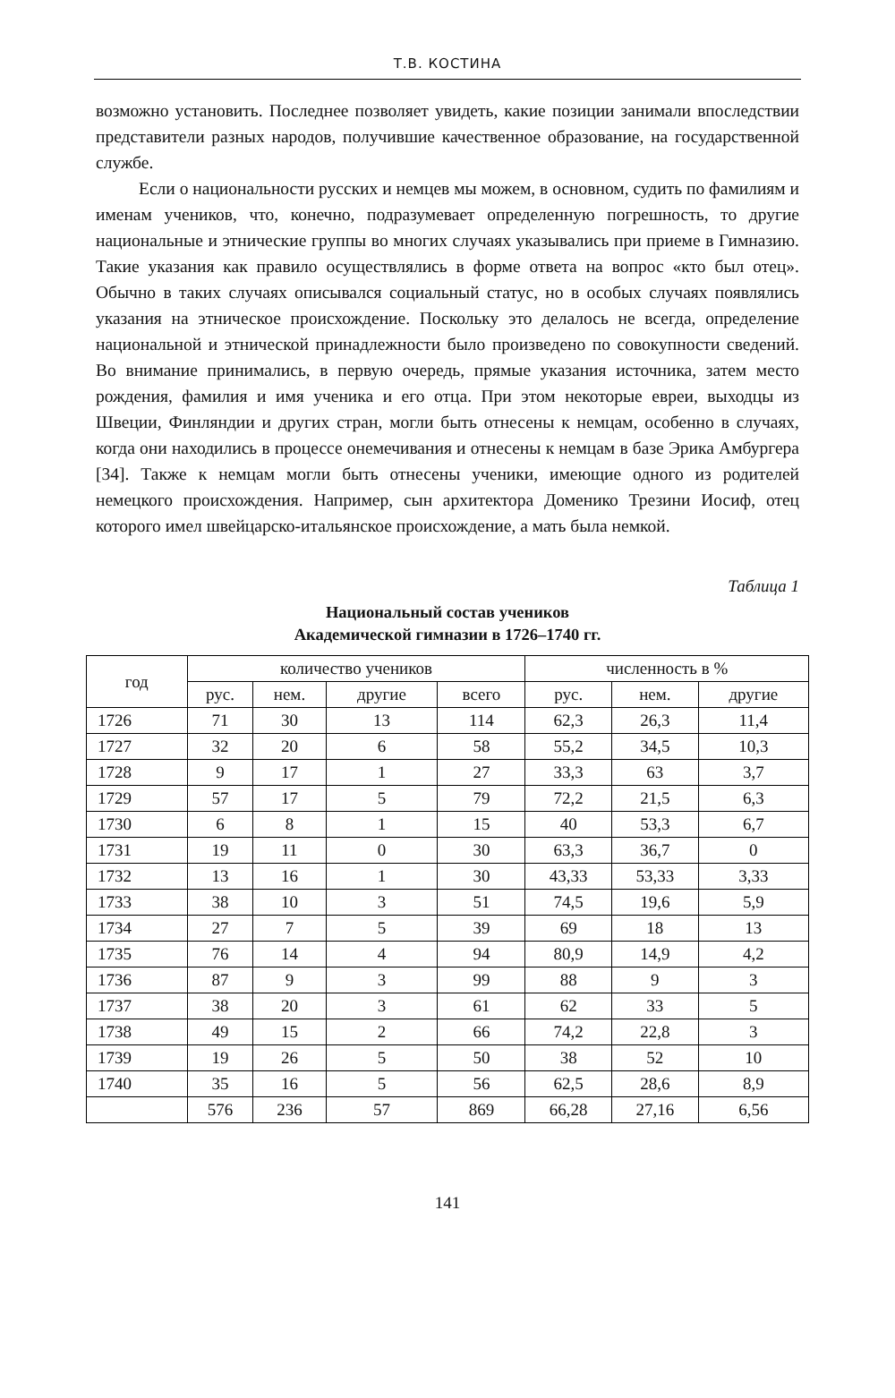Т.В. КОСТИНА
возможно установить. Последнее позволяет увидеть, какие позиции занимали впоследствии представители разных народов, получившие качественное образование, на государственной службе.
Если о национальности русских и немцев мы можем, в основном, судить по фамилиям и именам учеников, что, конечно, подразумевает определенную погрешность, то другие национальные и этнические группы во многих случаях указывались при приеме в Гимназию. Такие указания как правило осуществлялись в форме ответа на вопрос «кто был отец». Обычно в таких случаях описывался социальный статус, но в особых случаях появлялись указания на этническое происхождение. Поскольку это делалось не всегда, определение национальной и этнической принадлежности было произведено по совокупности сведений. Во внимание принимались, в первую очередь, прямые указания источника, затем место рождения, фамилия и имя ученика и его отца. При этом некоторые евреи, выходцы из Швеции, Финляндии и других стран, могли быть отнесены к немцам, особенно в случаях, когда они находились в процессе онемечивания и отнесены к немцам в базе Эрика Амбургера [34]. Также к немцам могли быть отнесены ученики, имеющие одного из родителей немецкого происхождения. Например, сын архитектора Доменико Трезини Иосиф, отец которого имел швейцарско-итальянское происхождение, а мать была немкой.
Таблица 1
Национальный состав учеников
Академической гимназии в 1726–1740 гг.
| год | количество учеников | | | | численность в % | | |
| --- | --- | --- | --- | --- | --- | --- | --- |
| | рус. | нем. | другие | всего | рус. | нем. | другие |
| 1726 | 71 | 30 | 13 | 114 | 62,3 | 26,3 | 11,4 |
| 1727 | 32 | 20 | 6 | 58 | 55,2 | 34,5 | 10,3 |
| 1728 | 9 | 17 | 1 | 27 | 33,3 | 63 | 3,7 |
| 1729 | 57 | 17 | 5 | 79 | 72,2 | 21,5 | 6,3 |
| 1730 | 6 | 8 | 1 | 15 | 40 | 53,3 | 6,7 |
| 1731 | 19 | 11 | 0 | 30 | 63,3 | 36,7 | 0 |
| 1732 | 13 | 16 | 1 | 30 | 43,33 | 53,33 | 3,33 |
| 1733 | 38 | 10 | 3 | 51 | 74,5 | 19,6 | 5,9 |
| 1734 | 27 | 7 | 5 | 39 | 69 | 18 | 13 |
| 1735 | 76 | 14 | 4 | 94 | 80,9 | 14,9 | 4,2 |
| 1736 | 87 | 9 | 3 | 99 | 88 | 9 | 3 |
| 1737 | 38 | 20 | 3 | 61 | 62 | 33 | 5 |
| 1738 | 49 | 15 | 2 | 66 | 74,2 | 22,8 | 3 |
| 1739 | 19 | 26 | 5 | 50 | 38 | 52 | 10 |
| 1740 | 35 | 16 | 5 | 56 | 62,5 | 28,6 | 8,9 |
| | 576 | 236 | 57 | 869 | 66,28 | 27,16 | 6,56 |
141